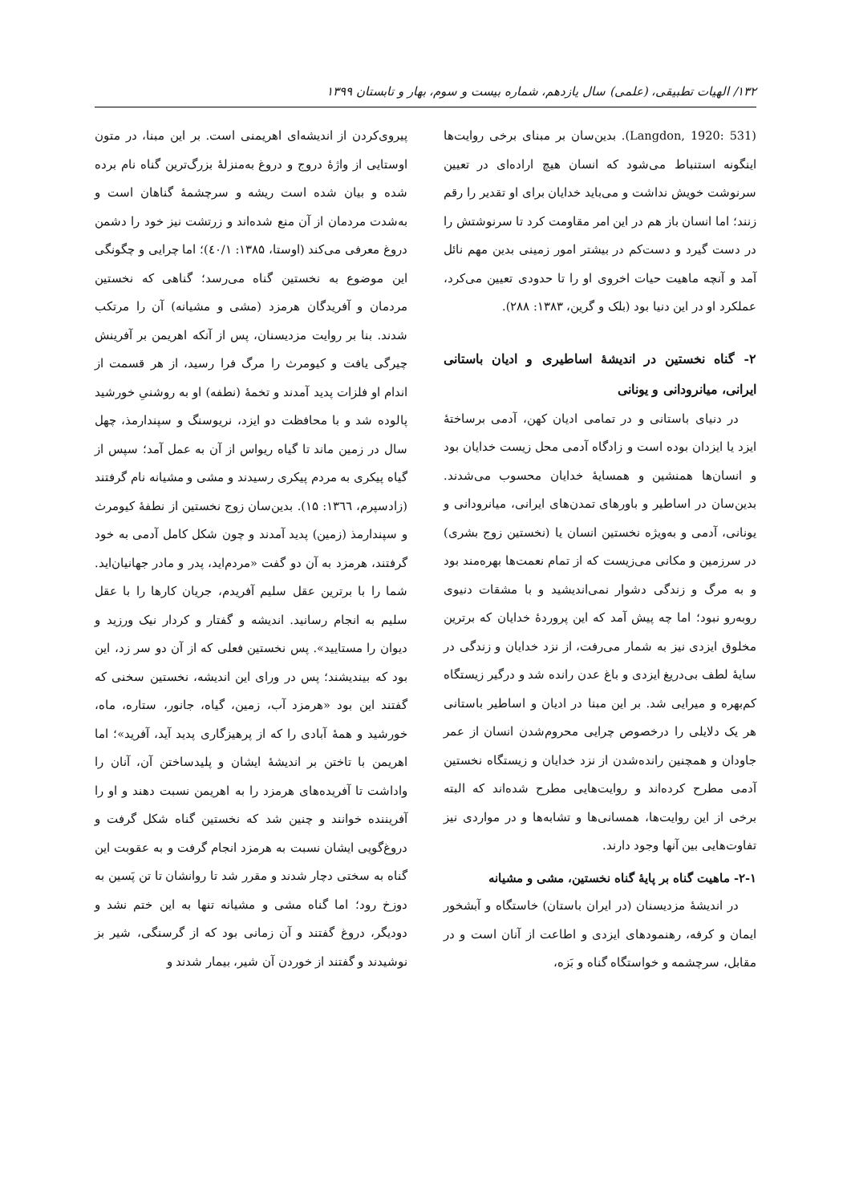۱۳۲/ الهیات تطبیقی، (علمی) سال یازدهم، شماره بیست و سوم، بهار و تابستان ۱۳۹۹
(Langdon, 1920: 531). بدین‌سان بر مبنای برخی روایت‌ها اینگونه استنباط می‌شود که انسان هیچ اراده‌ای در تعیین سرنوشت خویش نداشت و می‌باید خدایان برای او تقدیر را رقم زنند؛ اما انسان باز هم در این امر مقاومت کرد تا سرنوشتش را در دست گیرد و دست‌کم در بیشتر امور زمینی بدین مهم نائل آمد و آنچه ماهیت حیات اخروی او را تا حدودی تعیین می‌کرد، عملکرد او در این دنیا بود (بلک و گرین، ۱۳۸۳: ۲۸۸).
۲- گناه نخستین در اندیشۀ اساطیری و ادیان باستانی ایرانی، میانرودانی و یونانی
در دنیای باستانی و در تمامی ادیان کهن، آدمی برساختۀ ایزد یا ایزدان بوده است و زادگاه آدمی محل زیست خدایان بود و انسان‌ها همنشین و همسایۀ خدایان محسوب می‌شدند. بدین‌سان در اساطیر و باورهای تمدن‌های ایرانی، میانرودانی و یونانی، آدمی و به‌ویژه نخستین انسان یا (نخستین زوج بشری) در سرزمین و مکانی می‌زیست که از تمام نعمت‌ها بهره‌مند بود و به مرگ و زندگی دشوار نمی‌اندیشید و با مشقات دنیوی روبه‌رو نبود؛ اما چه پیش آمد که این پروردۀ خدایان که برترین مخلوق ایزدی نیز به شمار می‌رفت، از نزد خدایان و زندگی در سایۀ لطف بی‌دریغ ایزدی و باغ عدن رانده شد و درگیر زیستگاه کم‌بهره و میرایی شد. بر این مبنا در ادیان و اساطیر باستانی هر یک دلایلی را درخصوص چرایی محروم‌شدن انسان از عمر جاودان و همچنین رانده‌شدن از نزد خدایان و زیستگاه نخستین آدمی مطرح کرده‌اند و روایت‌هایی مطرح شده‌اند که البته برخی از این روایت‌ها، همسانی‌ها و تشابه‌ها و در مواردی نیز تفاوت‌هایی بین آنها وجود دارند.
۲-۱- ماهیت گناه بر پایۀ گناه نخستین، مشی و مشیانه
در اندیشۀ مزدیسنان (در ایران باستان) خاستگاه و آبشخور ایمان و کرفه، رهنمودهای ایزدی و اطاعت از آنان است و در مقابل، سرچشمه و خواستگاه گناه و بَزه،
پیروی‌کردن از اندیشه‌ای اهریمنی است. بر این مبنا، در متون اوستایی از واژۀ دروج و دروغ به‌منزلۀ بزرگ‌ترین گناه نام برده شده و بیان شده است ریشه و سرچشمۀ گناهان است و به‌شدت مردمان از آن منع شده‌اند و زرتشت نیز خود را دشمن دروغ معرفی می‌کند (اوستا، ۱۳۸۵: ٤٠/١)؛ اما چرایی و چگونگی این موضوع به نخستین گناه می‌رسد؛ گناهی که نخستین مردمان و آفریدگان هرمزد (مشی و مشیانه) آن را مرتکب شدند. بنا بر روایت مزدیسنان، پس از آنکه اهریمن بر آفرینش چیرگی یافت و کیومرث را مرگ فرا رسید، از هر قسمت از اندام او فلزات پدید آمدند و تخمۀ (نطفه) او به روشنیِ خورشید پالوده شد و با محافظت دو ایزد، نریوسنگ و سپندارمذ، چهل سال در زمین ماند تا گیاه ریواس از آن به عمل آمد؛ سپس از گیاه پیکری به مردم پیکری رسیدند و مشی و مشیانه نام گرفتند (زادسپرم، ١٣٦٦: ۱۵). بدین‌سان زوج نخستین از نطفۀ کیومرث و سپندارمذ (زمین) پدید آمدند و چون شکل کامل آدمی به خود گرفتند، هرمزد به آن دو گفت «مردم‌اید، پدر و مادر جهانیان‌اید. شما را با برترین عقل سلیم آفریدم، جریان کارها را با عقل سلیم به انجام رسانید. اندیشه و گفتار و کردار نیک ورزید و دیوان را مستایید». پس نخستین فعلی که از آن دو سر زد، این بود که بیندیشند؛ پس در ورای این اندیشه، نخستین سخنی که گفتند این بود «هرمزد آب، زمین، گیاه، جانور، ستاره، ماه، خورشید و همۀ آبادی را که از پرهیزگاری پدید آید، آفرید»؛ اما اهریمن با تاختن بر اندیشۀ ایشان و پلیدساختن آن، آنان را واداشت تا آفریده‌های هرمزد را به اهریمن نسبت دهند و او را آفریننده خوانند و چنین شد که نخستین گناه شکل گرفت و دروغ‌گویی ایشان نسبت به هرمزد انجام گرفت و به عقوبت این گناه به سختی دچار شدند و مقرر شد تا روانشان تا تن پَسین به دوزخ رود؛ اما گناه مشی و مشیانه تنها به این ختم نشد و دودیگر، دروغ گفتند و آن زمانی بود که از گرسنگی، شیر بز نوشیدند و گفتند از خوردن آن شیر، بیمار شدند و